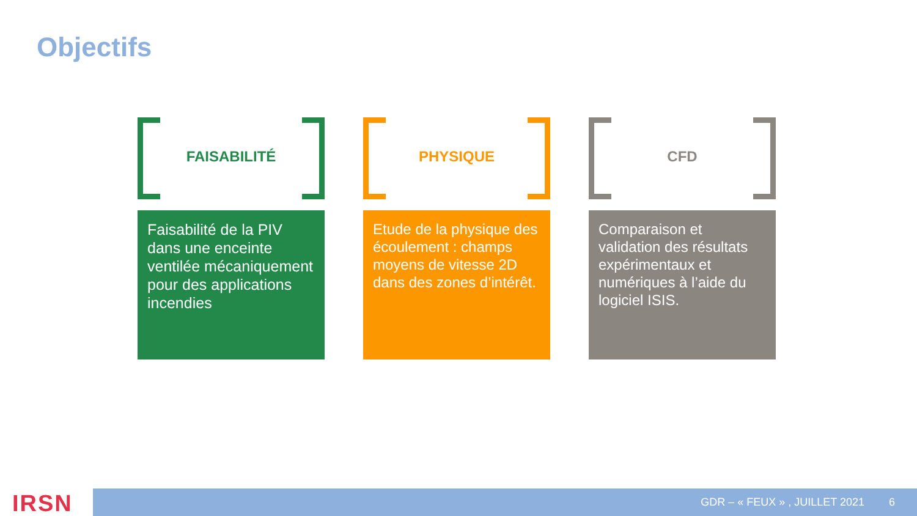Objectifs
FAISABILITÉ
Faisabilité de la PIV dans une enceinte ventilée mécaniquement pour des applications incendies
PHYSIQUE
Etude de la physique des écoulement : champs moyens de vitesse 2D dans des zones d’intérêt.
CFD
Comparaison et validation des résultats expérimentaux et numériques à l’aide du logiciel ISIS.
IRSN GDR – « FEUX » , JUILLET 2021 6